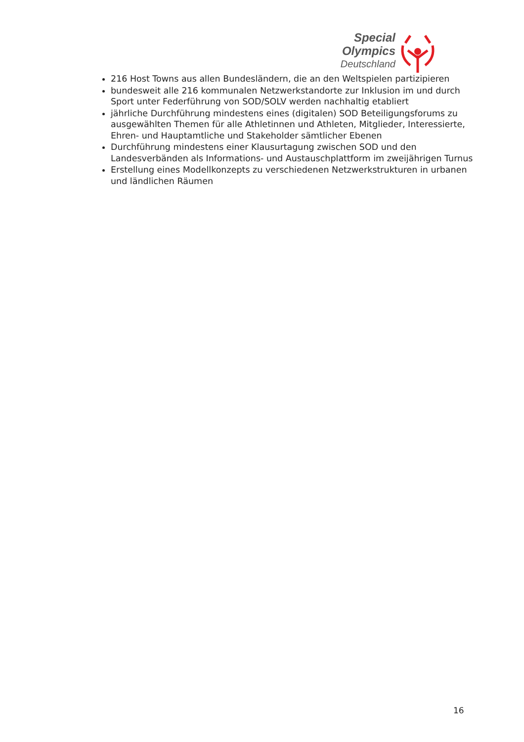Special
Olympics
Deutschland
216 Host Towns aus allen Bundesländern, die an den Weltspielen partizipieren
bundesweit alle 216 kommunalen Netzwerkstandorte zur Inklusion im und durch Sport unter Federführung von SOD/SOLV werden nachhaltig etabliert
jährliche Durchführung mindestens eines (digitalen) SOD Beteiligungsforums zu ausgewählten Themen für alle Athletinnen und Athleten, Mitglieder, Interessierte, Ehren- und Hauptamtliche und Stakeholder sämtlicher Ebenen
Durchführung mindestens einer Klausurtagung zwischen SOD und den Landesverbänden als Informations- und Austauschplattform im zweijährigen Turnus
Erstellung eines Modellkonzepts zu verschiedenen Netzwerkstrukturen in urbanen und ländlichen Räumen
16